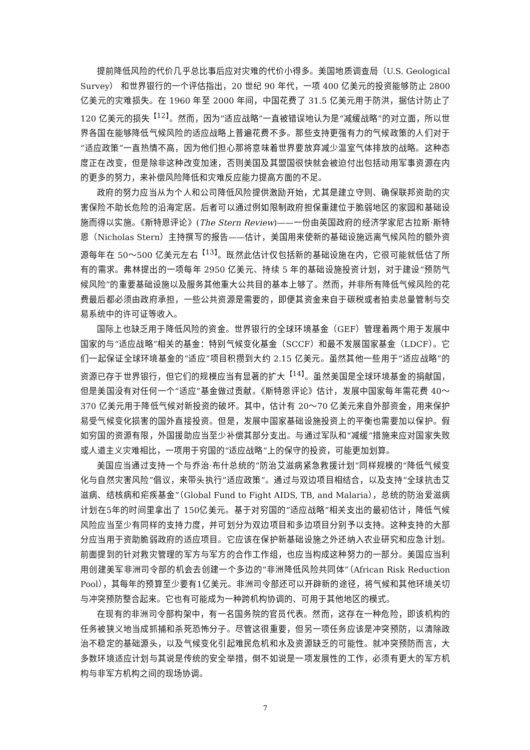提前降低风险的代价几乎总比事后应对灾难的代价小得多。美国地质调查局（U.S. Geological Survey） 和世界银行的一个评估指出，20 世纪 90 年代，一项 400 亿美元的投资能够防止 2800 亿美元的灾难损失。在 1960 年至 2000 年间，中国花费了 31.5 亿美元用于防洪，据估计防止了 120 亿美元的损失<sup>【12】</sup>。然而，因为“适应战略”一直被错误地认为是“减缓战略”的对立面，所以世界各国在能够降低气候风险的适应战略上普遍花费不多。那些支持更强有力的气候政策的人们对于“适应政策”一直热情不高，因为他们担心那将意味着世界要放弃减少温室气体排放的战略。这种态度正在改变，但是除非这种改变加速，否则美国及其盟国很快就会被迫付出包括动用军事资源在内的更多的努力，来补偿风险降低和灾难反应能力提高方面的不足。
政府的努力应当从为个人和公司降低风险提供激励开始，尤其是建立守则、确保联邦资助的灾害保险不助长危险的沿海定居。后者可以通过例如限制政府担保重建位于脆弱地区的家园和基础设施而得以实施。《斯特恩评论》(The Stern Review)——一份由英国政府的经济学家尼古拉斯·斯特恩（Nicholas Stern）主持撰写的报告——估计，美国用来使新的基础设施远离气候风险的额外资源每年在 50～500 亿美元左右<sup>【13】</sup>。既然此估计仅包括新的基础设施在内，它很可能就低估了所有的需求。弗林提出的一项每年 2950 亿美元、持续 5 年的基础设施投资计划，对于建设“预防气候风险”的重要基础设施以及服务其他重大公共目的基本上够了。然而，并非所有降低气候风险的花费最后都必须由政府承担，一些公共资源是需要的，即便其资金来自于碳税或者拍卖总量管制与交易系统中的许可证等收入。
国际上也缺乏用于降低风险的资金。世界银行的全球环境基金（GEF）管理着两个用于发展中国家的与“适应战略”相关的基金：特别气候变化基金（SCCF）和最不发展国家基金（LDCF）。它们一起保证全球环境基金的“适应”项目积攒到大约 2.15 亿美元。虽然其他一些用于“适应战略”的资源已存于世界银行，但它们的规模应当有显著的扩大<sup>【14】</sup>。虽然美国是全球环境基金的捐献国，但是美国没有对任何一个“适应”基金做过贡献。《斯特恩评论》估计，发展中国家每年需花费 40～370 亿美元用于降低气候对新投资的破坏。其中，估计有 20～70 亿美元来自外部资金，用来保护易受气候变化损害的国外直接投资。但是，发展中国家基础设施投资上的平衡也需要加以保护。假如穷国的资源有限，外国援助应当至少补偿其部分支出。与通过军队和“减缓”措施来应对国家失败或人道主义灾难相比，一项用于穷国的“适应战略”上的保守的投资，可能更加划算。
美国应当通过支持一个与乔治·布什总统的“防治艾滋病紧急救援计划”同样规模的“降低气候变化与自然灾害风险”倡议，来带头执行“适应政策”。通过与双边项目相结合，以及支持“全球抗击艾滋病、结核病和疟疾基金”（Global Fund to Fight AIDS, TB, and Malaria），总统的防治爱滋病计划在5年的时间里拿出了 150亿美元。基于对穷国的“适应战略”相关支出的最初估计，降低气候风险应当至少有同样的支持力度，并可划分为双边项目和多边项目分别予以支持。这种支持的大部分应当用于资助脆弱政府的适应项目。它应该在保护新基础设施之外还纳入农业研究和应急计划。前面提到的针对救灾管理的军方与军方的合作工作组，也应当构成这种努力的一部分。美国应当利用创建美军非洲司令部的机会去创建一个多边的“非洲降低风险共同体”（African Risk Reduction Pool），其每年的预算至少要有1亿美元。非洲司令部还可以开辟新的途径，将气候和其他环境关切与冲突预防整合起来。它也有可能成为一种跨机构协调的、可用于其他地区的模式。
在现有的非洲司令部构架中，有一名国务院的官员代表。然而，这存在一种危险，即该机构的任务被狭义地当成抓捕和杀死恐怖分子。尽管这很重要，但另一项任务应该是冲突预防，以清除政治不稳定的基础源头，以及气候变化引起难民危机和水及资源缺乏的可能性。就冲突预防而言，大多数环境适应计划与其说是传统的安全举措，倒不如说是一项发展性的工作，必须有更大的军方机构与非军方机构之间的现场协调。
7